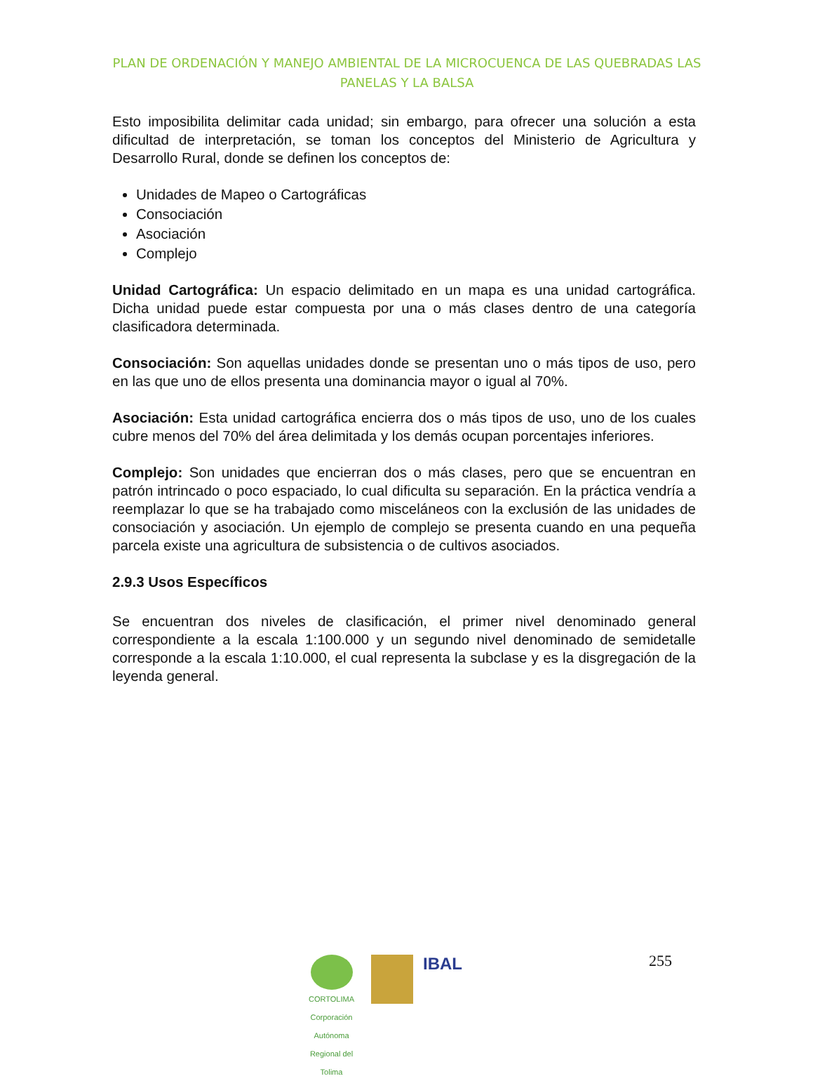PLAN DE ORDENACIÓN Y MANEJO AMBIENTAL DE LA MICROCUENCA DE LAS QUEBRADAS LAS PANELAS Y LA BALSA
Esto imposibilita delimitar cada unidad; sin embargo, para ofrecer una solución a esta dificultad de interpretación, se toman los conceptos del Ministerio de Agricultura y Desarrollo Rural, donde se definen los conceptos de:
Unidades de Mapeo o Cartográficas
Consociación
Asociación
Complejo
Unidad Cartográfica: Un espacio delimitado en un mapa es una unidad cartográfica. Dicha unidad puede estar compuesta por una o más clases dentro de una categoría clasificadora determinada.
Consociación: Son aquellas unidades donde se presentan uno o más tipos de uso, pero en las que uno de ellos presenta una dominancia mayor o igual al 70%.
Asociación: Esta unidad cartográfica encierra dos o más tipos de uso, uno de los cuales cubre menos del 70% del área delimitada y los demás ocupan porcentajes inferiores.
Complejo: Son unidades que encierran dos o más clases, pero que se encuentran en patrón intrincado o poco espaciado, lo cual dificulta su separación. En la práctica vendría a reemplazar lo que se ha trabajado como misceláneos con la exclusión de las unidades de consociación y asociación. Un ejemplo de complejo se presenta cuando en una pequeña parcela existe una agricultura de subsistencia o de cultivos asociados.
2.9.3 Usos Específicos
Se encuentran dos niveles de clasificación, el primer nivel denominado general correspondiente a la escala 1:100.000 y un segundo nivel denominado de semidetalle corresponde a la escala 1:10.000, el cual representa la subclase y es la disgregación de la leyenda general.
CORTOLIMA
Corporación Autónoma Regional del Tolima
IBAL
255